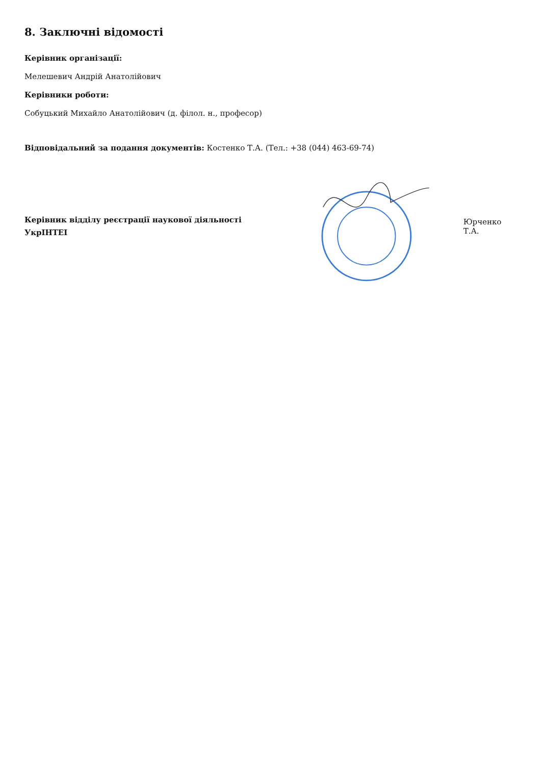8. Заключні відомості
Керівник організації:
Мелешевич Андрій Анатолійович
Керівники роботи:
Собуцький Михайло Анатолійович (д. філол. н., професор)
Відповідальний за подання документів: Костенко Т.А. (Тел.: +38 (044) 463-69-74)
Керівник відділу реєстрації наукової діяльності
УкрІНТЕІ
Юрченко Т.А.